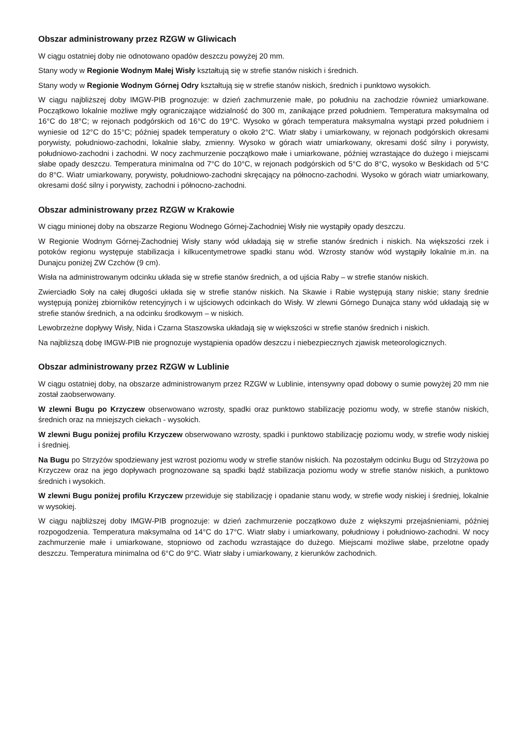Obszar administrowany przez RZGW w Gliwicach
W ciągu ostatniej doby nie odnotowano opadów deszczu powyżej 20 mm.
Stany wody w Regionie Wodnym Małej Wisły kształtują się w strefie stanów niskich i średnich.
Stany wody w Regionie Wodnym Górnej Odry kształtują się w strefie stanów niskich, średnich i punktowo wysokich.
W ciągu najbliższej doby IMGW-PIB prognozuje: w dzień zachmurzenie małe, po południu na zachodzie również umiarkowane. Początkowo lokalnie możliwe mgły ograniczające widzialność do 300 m, zanikające przed południem. Temperatura maksymalna od 16°C do 18°C; w rejonach podgórskich od 16°C do 19°C. Wysoko w górach temperatura maksymalna wystąpi przed południem i wyniesie od 12°C do 15°C; później spadek temperatury o około 2°C. Wiatr słaby i umiarkowany, w rejonach podgórskich okresami porywisty, południowo-zachodni, lokalnie słaby, zmienny. Wysoko w górach wiatr umiarkowany, okresami dość silny i porywisty, południowo-zachodni i zachodni. W nocy zachmurzenie początkowo małe i umiarkowane, później wzrastające do dużego i miejscami słabe opady deszczu. Temperatura minimalna od 7°C do 10°C, w rejonach podgórskich od 5°C do 8°C, wysoko w Beskidach od 5°C do 8°C. Wiatr umiarkowany, porywisty, południowo-zachodni skręcający na północno-zachodni. Wysoko w górach wiatr umiarkowany, okresami dość silny i porywisty, zachodni i północno-zachodni.
Obszar administrowany przez RZGW w Krakowie
W ciągu minionej doby na obszarze Regionu Wodnego Górnej-Zachodniej Wisły nie wystąpiły opady deszczu.
W Regionie Wodnym Górnej-Zachodniej Wisły stany wód układają się w strefie stanów średnich i niskich. Na większości rzek i potoków regionu występuje stabilizacja i kilkucentymetrowe spadki stanu wód. Wzrosty stanów wód wystąpiły lokalnie m.in. na Dunajcu poniżej ZW Czchów (9 cm).
Wisła na administrowanym odcinku układa się w strefie stanów średnich, a od ujścia Raby – w strefie stanów niskich.
Zwierciadło Soły na całej długości układa się w strefie stanów niskich. Na Skawie i Rabie występują stany niskie; stany średnie występują poniżej zbiorników retencyjnych i w ujściowych odcinkach do Wisły. W zlewni Górnego Dunajca stany wód układają się w strefie stanów średnich, a na odcinku środkowym – w niskich.
Lewobrzeżne dopływy Wisły, Nida i Czarna Staszowska układają się w większości w strefie stanów średnich i niskich.
Na najbliższą dobę IMGW-PIB nie prognozuje wystąpienia opadów deszczu i niebezpiecznych zjawisk meteorologicznych.
Obszar administrowany przez RZGW w Lublinie
W ciągu ostatniej doby, na obszarze administrowanym przez RZGW w Lublinie, intensywny opad dobowy o sumie powyżej 20 mm nie został zaobserwowany.
W zlewni Bugu po Krzyczew obserwowano wzrosty, spadki oraz punktowo stabilizację poziomu wody, w strefie stanów niskich, średnich oraz na mniejszych ciekach - wysokich.
W zlewni Bugu poniżej profilu Krzyczew obserwowano wzrosty, spadki i punktowo stabilizację poziomu wody, w strefie wody niskiej i średniej.
Na Bugu po Strzyżów spodziewany jest wzrost poziomu wody w strefie stanów niskich. Na pozostałym odcinku Bugu od Strzyżowa po Krzyczew oraz na jego dopływach prognozowane są spadki bądź stabilizacja poziomu wody w strefie stanów niskich, a punktowo średnich i wysokich.
W zlewni Bugu poniżej profilu Krzyczew przewiduje się stabilizację i opadanie stanu wody, w strefie wody niskiej i średniej, lokalnie w wysokiej.
W ciągu najbliższej doby IMGW-PIB prognozuje: w dzień zachmurzenie początkowo duże z większymi przejaśnieniami, później rozpogodzenia. Temperatura maksymalna od 14°C do 17°C. Wiatr słaby i umiarkowany, południowy i południowo-zachodni. W nocy zachmurzenie małe i umiarkowane, stopniowo od zachodu wzrastające do dużego. Miejscami możliwe słabe, przelotne opady deszczu. Temperatura minimalna od 6°C do 9°C. Wiatr słaby i umiarkowany, z kierunków zachodnich.